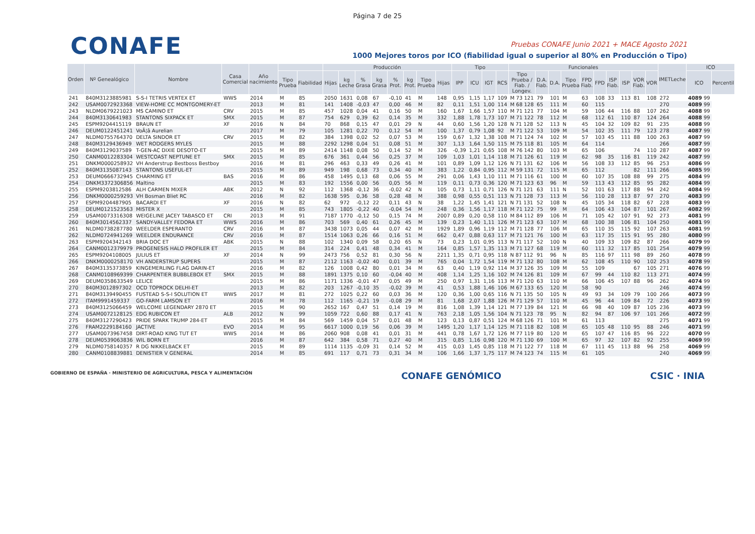Página 7 de 25
CONAFE
Pruebas CONAFE Junio 2021 + MACE Agosto 2021
1000 Mejores toros por ICO (fiabilidad igual o superior al 80% en Producción o Tipo)
| Orden | Nº Genealógico | Nombre | Casa Comercial | Año nacimiento | | | Producción | | | | | | | | Tipo | | | | Funcionales | | | | | | | | | | IMETLeche | ICO | |
| --- | --- | --- | --- | --- | --- | --- | --- | --- | --- | --- | --- | --- | --- | --- | --- | --- | --- | --- | --- | --- | --- | --- | --- | --- | --- | --- | --- | --- | --- | --- | --- |
| | | | | | Tipo Prueba | Fiabilidad | Hijas | kg Leche | % Grasa | kg Grasa | % Prot. | kg Prot. | Tipo Prueba | Hijas | IPP | ICU | IGT | RCS | Tipo Prueba / Fiab. / Longev. | D.A. Fiab. | D.A. | Tipo Prueba | FPD Fiab. | FPD | ISP Fiab. | ISP | VOR Fiab. | VOR | | ICO | Percentil |
| 241 | 840M3123885981 | S-S-I TETRIS VERTEX ET | WWS | 2014 | M | 85 | 2050 | 1631 | 0,08 | 67 | -0,10 | 41 | M | 148 | 0,95 | 1,15 | 1,17 | 109 | M 73 121 | 79 | 101 | M | 63 | 108 | 33 | 113 | 81 | 108 | 272 | 4089 99 | |
| 242 | USAM0072923368 | VIEW-HOME CC MONTGOMERY-ET | | 2013 | M | 81 | 141 | 1408 | -0,03 | 47 | 0,00 | 46 | M | 82 | 0,11 | 1,51 | 1,00 | 114 | M 68 128 | 65 | 111 | M | 60 | 115 | | | | | 270 | 4089 99 | |
| 243 | NLDM0679221023 | MS CAMINO ET | CRV | 2015 | M | 85 | 457 | 1028 | 0,04 | 41 | 0,16 | 50 | M | 160 | 1,67 | 1,66 | 1,57 | 110 | M 71 121 | 77 | 104 | M | 59 | 106 | 44 | 116 | 88 | 107 | 262 | 4088 99 | |
| 244 | 840M3130641983 | STANTONS SIXPACK ET | SMX | 2015 | M | 87 | 754 | 629 | 0,39 | 62 | 0,14 | 35 | M | 332 | 1,88 | 1,78 | 1,73 | 107 | M 71 122 | 78 | 112 | M | 68 | 112 | 61 | 110 | 87 | 124 | 264 | 4088 99 | |
| 245 | ESPM9204415119 | BRAUN ET | XF | 2016 | N | 84 | 70 | 868 | 0,15 | 47 | 0,01 | 29 | N | 44 | 0,60 | 1,56 | 1,20 | 128 | N 71 128 | 52 | 113 | N | 45 | 104 | 32 | 109 | 82 | 91 | 235 | 4088 99 | |
| 246 | DEUM0122451241 | VoÃ¦â Aurelian | | 2017 | M | 79 | 105 | 1281 | 0,22 | 70 | 0,12 | 54 | M | 100 | 1,37 | 0,79 | 1,08 | 92 | M 71 122 | 53 | 109 | M | 54 | 102 | 35 | 111 | 79 | 123 | 278 | 4087 99 | |
| 247 | NLDM0755764370 | DELTA SINDOR ET | CRV | 2015 | M | 82 | 384 | 1398 | 0,02 | 52 | 0,07 | 53 | M | 159 | 0,67 | 1,32 | 1,38 | 108 | M 71 124 | 74 | 102 | M | 57 | 103 | 45 | 111 | 88 | 100 | 263 | 4087 99 | |
| 248 | 840M3129436949 | WET RODGERS MYLES | | 2015 | M | 88 | 2292 | 1298 | 0,04 | 51 | 0,08 | 51 | M | 307 | 1,13 | 1,64 | 1,50 | 115 | M 75 118 | 81 | 105 | M | 64 | 114 | | | | | 266 | 4087 99 | |
| 249 | 840M3129037589 | T-GEN-AC DIXIE DESOTO-ET | | 2015 | M | 89 | 2414 | 1148 | 0,08 | 50 | 0,14 | 52 | M | 326 | -0,39 | 1,21 | 0,65 | 108 | M 76 142 | 80 | 103 | M | 65 | 106 | | | 74 | 110 | 287 | 4087 99 | |
| 250 | CANM0012283304 | WESTCOAST NEPTUNE ET | SMX | 2015 | M | 85 | 676 | 361 | 0,44 | 56 | 0,25 | 37 | M | 109 | 1,03 | 1,01 | 1,14 | 118 | M 71 126 | 61 | 119 | M | 62 | 98 | 35 | 116 | 81 | 119 | 242 | 4087 99 | |
| 251 | DNKM0000258932 | VH Anderstrup Bestboss Bestboy | | 2016 | M | 81 | 296 | 463 | 0,33 | 49 | 0,26 | 41 | M | 101 | 0,89 | 1,09 | 1,12 | 126 | N 71 131 | 62 | 106 | M | 56 | 108 | 33 | 112 | 85 | 96 | 253 | 4086 99 | |
| 252 | 840M3135087143 | STANTONS USEFUL-ET | | 2015 | M | 89 | 949 | 198 | 0,68 | 73 | 0,34 | 40 | M | 383 | 1,22 | 0,84 | 0,95 | 112 | M 59 131 | 72 | 115 | M | 65 | 112 | | | 82 | 111 | 266 | 4085 99 | |
| 253 | DEUM0666732945 | CHARMING ET | BAS | 2016 | M | 86 | 458 | 1495 | 0,13 | 68 | 0,06 | 55 | M | 291 | 0,06 | 1,43 | 1,10 | 111 | M 71 116 | 61 | 100 | M | 60 | 107 | 35 | 108 | 88 | 99 | 275 | 4084 99 | |
| 254 | DNKM3372306856 | Maltino | | 2015 | M | 83 | 192 | 1556 | 0,00 | 56 | 0,05 | 56 | M | 119 | 0,11 | 0,73 | 0,36 | 120 | M 71 123 | 63 | 96 | M | 59 | 113 | 43 | 112 | 85 | 95 | 282 | 4084 99 | |
| 255 | ESPM9203812586 | ALH CARMEN MIXER | ABK | 2012 | N | 92 | 112 | 1368 | -0,12 | 36 | -0,02 | 42 | N | 105 | 0,73 | 1,11 | 0,71 | 126 | N 71 121 | 63 | 111 | N | 52 | 101 | 63 | 117 | 88 | 94 | 242 | 4084 99 | |
| 256 | DNKM0000259293 | VH Bosman Bliet RC | | 2016 | M | 82 | 1638 | 595 | 0,36 | 58 | 0,28 | 48 | M | 388 | 0,98 | 0,55 | 0,51 | 113 | N 71 128 | 73 | 113 | M | 56 | 110 | 28 | 113 | 87 | 97 | 270 | 4083 99 | |
| 257 | ESPM9204487905 | BACARDI ET | XF | 2016 | N | 82 | 62 | 972 | -0,12 | 22 | 0,11 | 43 | N | 38 | 1,22 | 1,45 | 1,41 | 121 | N 71 131 | 52 | 108 | N | 45 | 105 | 34 | 118 | 82 | 67 | 228 | 4083 99 | |
| 258 | DEUM0121523563 | MISTER X | | 2015 | M | 85 | 743 | 1805 | -0,22 | 40 | -0,04 | 54 | M | 248 | 0,36 | 1,56 | 1,17 | 118 | M 71 122 | 75 | 99 | M | 64 | 106 | 43 | 104 | 87 | 101 | 267 | 4082 99 | |
| 259 | USAM0073316308 | WEIGELINE JACEY TABASCO ET | CRI | 2013 | M | 91 | 7187 | 1770 | -0,12 | 50 | 0,15 | 74 | M | 2007 | 0,89 | 0,20 | 0,58 | 110 | M 84 112 | 89 | 106 | M | 71 | 105 | 42 | 107 | 91 | 92 | 273 | 4081 99 | |
| 260 | 840M3014562337 | SANDY-VALLEY FEDORA ET | WWS | 2016 | M | 86 | 703 | 569 | 0,40 | 61 | 0,26 | 45 | M | 139 | 0,23 | 1,40 | 1,11 | 126 | M 71 123 | 63 | 107 | M | 68 | 100 | 38 | 106 | 81 | 104 | 250 | 4081 99 | |
| 261 | NLDM0738287780 | WEELDER ESPERANTO | CRV | 2016 | M | 87 | 3438 | 1073 | 0,05 | 44 | 0,07 | 42 | M | 1929 | 1,89 | 0,96 | 1,19 | 112 | M 71 128 | 77 | 106 | M | 65 | 110 | 35 | 115 | 92 | 107 | 263 | 4081 99 | |
| 262 | NLDM0724941269 | WEELDER ENDURANCE | CRV | 2016 | M | 87 | 1514 | 1063 | 0,26 | 66 | 0,16 | 51 | M | 662 | 0,47 | 0,88 | 0,63 | 117 | M 71 121 | 76 | 100 | M | 63 | 117 | 35 | 115 | 91 | 95 | 280 | 4080 99 | |
| 263 | ESPM9204342143 | BRIA DOC ET | ABK | 2015 | N | 88 | 102 | 1340 | 0,09 | 58 | 0,20 | 65 | N | 73 | 0,23 | 1,01 | 0,95 | 113 | N 71 117 | 52 | 100 | N | 40 | 109 | 33 | 109 | 82 | 87 | 266 | 4079 99 | |
| 264 | CANM0012379979 | PROGENESIS HALO PROFILER ET | | 2015 | M | 84 | 314 | 224 | 0,41 | 48 | 0,34 | 41 | M | 164 | 0,85 | 1,57 | 1,35 | 113 | M 71 127 | 68 | 119 | M | 60 | 111 | 32 | 117 | 85 | 101 | 254 | 4079 99 | |
| 265 | ESPM9204108005 | JULIUS ET | XF | 2014 | N | 99 | 2473 | 756 | 0,52 | 81 | 0,30 | 56 | N | 2211 | 1,35 | 0,71 | 0,95 | 118 | N 87 112 | 91 | 96 | N | 85 | 116 | 97 | 111 | 98 | 89 | 260 | 4078 99 | |
| 266 | DNKM0000258170 | VH ANDERSTRUP SUPERS | | 2015 | M | 87 | 2112 | 1163 | -0,02 | 40 | 0,01 | 39 | M | 765 | 0,04 | 1,72 | 1,54 | 119 | M 71 132 | 80 | 108 | M | 62 | 108 | 45 | 110 | 90 | 102 | 253 | 4078 99 | |
| 267 | 840M3135373859 | KINGEMERLING FLAG DARIN-ET | | 2016 | M | 82 | 126 | 1008 | 0,42 | 80 | 0,01 | 34 | M | 63 | 0,40 | 1,19 | 0,92 | 114 | M 37 126 | 35 | 109 | M | 55 | 109 | | | 67 | 105 | 271 | 4076 99 | |
| 268 | CANM0108969399 | CHARPENTIER BUBBLEBOX ET | SMX | 2015 | M | 88 | 1891 | 1375 | 0,10 | 60 | -0,04 | 40 | M | 408 | 1,14 | 1,25 | 1,16 | 102 | M 74 126 | 81 | 109 | M | 67 | 99 | 44 | 110 | 82 | 113 | 271 | 4074 99 | |
| 269 | DEUM0358633549 | LELICE | | 2015 | M | 86 | 1171 | 1336 | -0,01 | 47 | 0,05 | 49 | M | 250 | 0,97 | 1,31 | 1,16 | 113 | M 71 120 | 63 | 110 | M | 66 | 106 | 45 | 107 | 88 | 96 | 262 | 4074 99 | |
| 270 | 840M3012897302 | OCD TOPROCK DELHI-ET | | 2013 | M | 82 | 203 | 1267 | -0,10 | 35 | -0,02 | 39 | M | 41 | 0,53 | 1,88 | 1,46 | 106 | M 67 133 | 65 | 120 | M | 58 | 90 | | | | | 246 | 4074 99 | |
| 271 | 840M3139490455 | FUSTEAD S-S-I SOLUTION ET | WWS | 2017 | M | 81 | 272 | 1025 | 0,22 | 60 | 0,03 | 36 | M | 120 | 0,36 | 1,00 | 0,65 | 116 | N 71 135 | 50 | 105 | N | 49 | 93 | 34 | 109 | 79 | 100 | 266 | 4073 99 | |
| 272 | ITAM9991459337 | GO-FARM LAMSON ET | | 2016 | M | 78 | 112 | 1165 | -0,21 | 19 | -0,08 | 29 | M | 81 | 1,68 | 2,07 | 1,88 | 126 | M 71 129 | 57 | 110 | M | 45 | 96 | 44 | 109 | 84 | 72 | 226 | 4073 99 | |
| 273 | 840M3125066459 | WELCOME LEGENDARY 2870 ET | | 2015 | M | 90 | 2652 | 167 | 0,47 | 51 | 0,14 | 19 | M | 816 | 1,08 | 1,39 | 1,14 | 121 | M 77 139 | 84 | 121 | M | 66 | 98 | 40 | 109 | 87 | 105 | 236 | 4073 99 | |
| 274 | USAM0072128125 | EDG RUBICON ET | ALB | 2012 | N | 99 | 1059 | 722 | 0,60 | 88 | 0,17 | 41 | N | 763 | 2,18 | 1,05 | 1,56 | 104 | N 71 123 | 78 | 95 | N | 82 | 94 | 87 | 106 | 97 | 101 | 266 | 4072 99 | |
| 275 | 840M3127290423 | PRIDE SPARK TRUMP 284-ET | | 2015 | M | 84 | 569 | 1459 | 0,04 | 57 | 0,01 | 48 | M | 123 | 0,13 | 0,87 | 0,51 | 124 | M 68 126 | 71 | 101 | M | 61 | 113 | | | | | 275 | 4071 99 | |
| 276 | FRAM2229184160 | JACTIVE | EVO | 2014 | M | 95 | 6617 | 1000 | 0,19 | 56 | 0,06 | 39 | M | 1495 | 1,20 | 1,17 | 1,14 | 125 | M 71 118 | 82 | 108 | M | 65 | 105 | 48 | 110 | 95 | 88 | 246 | 4071 99 | |
| 277 | USAM0073967458 | DIRT-ROAD KING TUT ET | WWS | 2014 | M | 86 | 2060 | 908 | 0,08 | 41 | 0,01 | 31 | M | 441 | 0,78 | 1,67 | 1,72 | 126 | M 77 119 | 80 | 120 | M | 65 | 107 | 47 | 116 | 85 | 96 | 222 | 4070 99 | |
| 278 | DEUM0539063836 | WIL BORN ET | | 2016 | M | 87 | 642 | 384 | 0,58 | 71 | 0,27 | 40 | M | 315 | 0,85 | 1,16 | 0,98 | 120 | M 71 130 | 69 | 100 | M | 65 | 97 | 32 | 107 | 82 | 92 | 255 | 4069 99 | |
| 279 | NLDM0758140357 | R DG NIKKELBACK ET | | 2015 | M | 89 | 1114 | 1135 | -0,09 | 31 | 0,14 | 52 | M | 415 | 0,03 | 1,45 | 0,85 | 118 | M 71 122 | 77 | 118 | M | 67 | 111 | 45 | 113 | 88 | 96 | 258 | 4069 99 | |
| 280 | CANM0108839881 | DENISTIER V GENERAL | | 2014 | M | 85 | 691 | 117 | 0,71 | 73 | 0,31 | 34 | M | 106 | 1,66 | 1,37 | 1,75 | 117 | M 74 123 | 74 | 115 | M | 61 | 105 | | | | | 240 | 4069 99 | |
GOBIERNO DE ESPAÑA · MINISTERIO DE AGRICULTURA, PESCA Y ALIMENTACIÓN CONAFE GENÓMICO CSIC · INIA